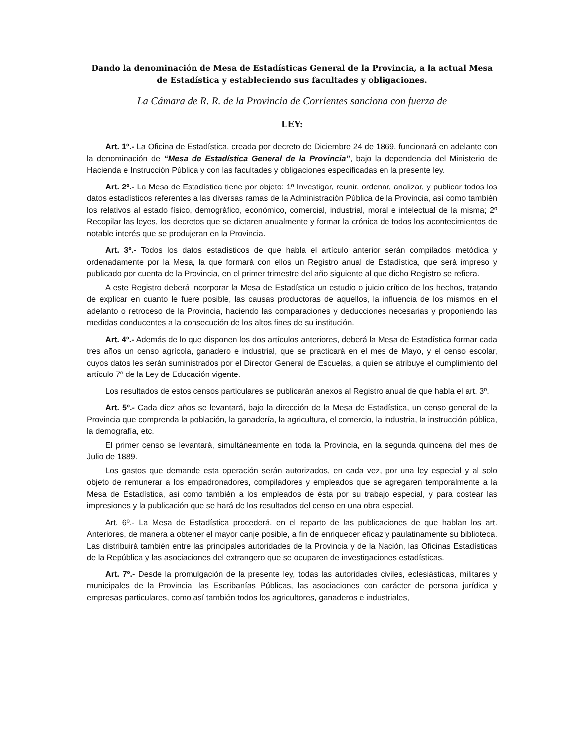Dando la denominación de Mesa de Estadísticas General de la Provincia, a la actual Mesa de Estadística y estableciendo sus facultades y obligaciones.
La Cámara de R. R. de la Provincia de Corrientes sanciona con fuerza de
LEY:
Art. 1º.- La Oficina de Estadística, creada por decreto de Diciembre 24 de 1869, funcionará en adelante con la denominación de “Mesa de Estadística General de la Provincia”, bajo la dependencia del Ministerio de Hacienda e Instrucción Pública y con las facultades y obligaciones especificadas en la presente ley.
Art. 2º.- La Mesa de Estadística tiene por objeto: 1º Investigar, reunir, ordenar, analizar, y publicar todos los datos estadísticos referentes a las diversas ramas de la Administración Pública de la Provincia, así como también los relativos al estado físico, demográfico, económico, comercial, industrial, moral e intelectual de la misma; 2º Recopilar las leyes, los decretos que se dictaren anualmente y formar la crónica de todos los acontecimientos de notable interés que se produjeran en la Provincia.
Art. 3º.- Todos los datos estadísticos de que habla el artículo anterior serán compilados metódica y ordenadamente por la Mesa, la que formará con ellos un Registro anual de Estadística, que será impreso y publicado por cuenta de la Provincia, en el primer trimestre del año siguiente al que dicho Registro se refiera.
A este Registro deberá incorporar la Mesa de Estadística un estudio o juicio crítico de los hechos, tratando de explicar en cuanto le fuere posible, las causas productoras de aquellos, la influencia de los mismos en el adelanto o retroceso de la Provincia, haciendo las comparaciones y deducciones necesarias y proponiendo las medidas conducentes a la consecución de los altos fines de su institución.
Art. 4º.- Además de lo que disponen los dos artículos anteriores, deberá la Mesa de Estadística formar cada tres años un censo agrícola, ganadero e industrial, que se practicará en el mes de Mayo, y el censo escolar, cuyos datos les serán suministrados por el Director General de Escuelas, a quien se atribuye el cumplimiento del artículo 7º de la Ley de Educación vigente.
Los resultados de estos censos particulares se publicarán anexos al Registro anual de que habla el art. 3º.
Art. 5º.- Cada diez años se levantará, bajo la dirección de la Mesa de Estadística, un censo general de la Provincia que comprenda la población, la ganadería, la agricultura, el comercio, la industria, la instrucción pública, la demografía, etc.
El primer censo se levantará, simultáneamente en toda la Provincia, en la segunda quincena del mes de Julio de 1889.
Los gastos que demande esta operación serán autorizados, en cada vez, por una ley especial y al solo objeto de remunerar a los empadronadores, compiladores y empleados que se agregaren temporalmente a la Mesa de Estadística, asi como también a los empleados de ésta por su trabajo especial, y para costear las impresiones y la publicación que se hará de los resultados del censo en una obra especial.
Art. 6º.- La Mesa de Estadística procederá, en el reparto de las publicaciones de que hablan los art. Anteriores, de manera a obtener el mayor canje posible, a fin de enriquecer eficaz y paulatinamente su biblioteca. Las distribuirá también entre las principales autoridades de la Provincia y de la Nación, las Oficinas Estadísticas de la República y las asociaciones del extrangero que se ocuparen de investigaciones estadísticas.
Art. 7º.- Desde la promulgación de la presente ley, todas las autoridades civiles, eclesiásticas, militares y municipales de la Provincia, las Escribanías Públicas, las asociaciones con carácter de persona jurídica y empresas particulares, como así también todos los agricultores, ganaderos e industriales,